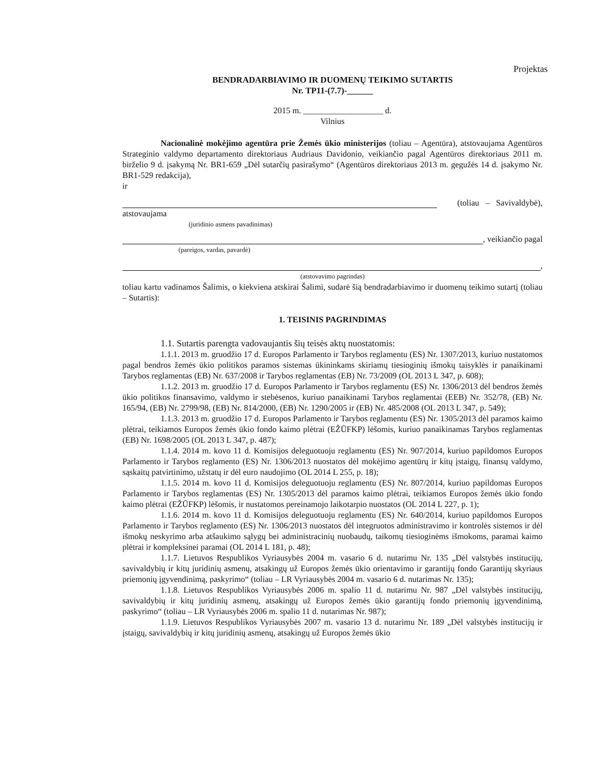Projektas
BENDRADARBIAVIMO IR DUOMENŲ TEIKIMO SUTARTIS
Nr. TP11-(7.7)-______
2015 m. ___________________ d.
Vilnius
Nacionalinė mokėjimo agentūra prie Žemės ūkio ministerijos (toliau – Agentūra), atstovaujama Agentūros Strateginio valdymo departamento direktoriaus Audriaus Davidonio, veikiančio pagal Agentūros direktoriaus 2011 m. birželio 9 d. įsakymą Nr. BR1-659 „Dėl sutarčių pasirašymo“ (Agentūros direktoriaus 2013 m. gegužės 14 d. įsakymo Nr. BR1-529 redakcija),
ir
(toliau – Savivaldybė),
atstovaujama
(juridinio asmens pavadinimas)
, veikiančio pagal
(pareigos, vardas, pavardė)
,
(atstovavimo pagrindas)
toliau kartu vadinamos Šalimis, o kiekviena atskirai Šalimi, sudarė šią bendradarbiavimo ir duomenų teikimo sutartį (toliau – Sutartis):
1. TEISINIS PAGRINDIMAS
1.1. Sutartis parengta vadovaujantis šių teisės aktų nuostatomis:
1.1.1. 2013 m. gruodžio 17 d. Europos Parlamento ir Tarybos reglamentu (ES) Nr. 1307/2013, kuriuo nustatomos pagal bendros žemės ūkio politikos paramos sistemas ūkininkams skiriamų tiesioginių išmokų taisyklės ir panaikinami Tarybos reglamentas (EB) Nr. 637/2008 ir Tarybos reglamentas (EB) Nr. 73/2009 (OL 2013 L 347, p. 608);
1.1.2. 2013 m. gruodžio 17 d. Europos Parlamento ir Tarybos reglamentu (ES) Nr. 1306/2013 dėl bendros žemės ūkio politikos finansavimo, valdymo ir stebėsenos, kuriuo panaikinami Tarybos reglamentai (EEB) Nr. 352/78, (EB) Nr. 165/94, (EB) Nr. 2799/98, (EB) Nr. 814/2000, (EB) Nr. 1290/2005 ir (EB) Nr. 485/2008 (OL 2013 L 347, p. 549);
1.1.3. 2013 m. gruodžio 17 d. Europos Parlamento ir Tarybos reglamentu (ES) Nr. 1305/2013 dėl paramos kaimo plėtrai, teikiamos Europos žemės ūkio fondo kaimo plėtrai (EŽŪFKP) lėšomis, kuriuo panaikinamas Tarybos reglamentas (EB) Nr. 1698/2005 (OL 2013 L 347, p. 487);
1.1.4. 2014 m. kovo 11 d. Komisijos deleguotuoju reglamentu (ES) Nr. 907/2014, kuriuo papildomos Europos Parlamento ir Tarybos reglamento (ES) Nr. 1306/2013 nuostatos dėl mokėjimo agentūrų ir kitų įstaigų, finansų valdymo, sąskaitų patvirtinimo, užstatų ir dėl euro naudojimo (OL 2014 L 255, p. 18);
1.1.5. 2014 m. kovo 11 d. Komisijos deleguotuoju reglamentu (ES) Nr. 807/2014, kuriuo papildomas Europos Parlamento ir Tarybos reglamentas (ES) Nr. 1305/2013 dėl paramos kaimo plėtrai, teikiamos Europos žemės ūkio fondo kaimo plėtrai (EŽŪFKP) lėšomis, ir nustatomos pereinamojo laikotarpio nuostatos (OL 2014 L 227, p. 1);
1.1.6. 2014 m. kovo 11 d. Komisijos deleguotuoju reglamentu (ES) Nr. 640/2014, kuriuo papildomos Europos Parlamento ir Tarybos reglamento (ES) Nr. 1306/2013 nuostatos dėl integruotos administravimo ir kontrolės sistemos ir dėl išmokų neskyrimo arba atšaukimo sąlygų bei administracinių nuobaudų, taikomų tiesioginėms išmokoms, paramai kaimo plėtrai ir kompleksinei paramai (OL 2014 L 181, p. 48);
1.1.7. Lietuvos Respublikos Vyriausybės 2004 m. vasario 6 d. nutarimu Nr. 135 „Dėl valstybės institucijų, savivaldybių ir kitų juridinių asmenų, atsakingų už Europos žemės ūkio orientavimo ir garantijų fondo Garantijų skyriaus priemonių įgyvendinimą, paskyrimo“ (toliau – LR Vyriausybės 2004 m. vasario 6 d. nutarimas Nr. 135);
1.1.8. Lietuvos Respublikos Vyriausybės 2006 m. spalio 11 d. nutarimu Nr. 987 „Dėl valstybės institucijų, savivaldybių ir kitų juridinių asmenų, atsakingų už Europos žemės ūkio garantijų fondo priemonių įgyvendinimą, paskyrimo“ (toliau – LR Vyriausybės 2006 m. spalio 11 d. nutarimas Nr. 987);
1.1.9. Lietuvos Respublikos Vyriausybės 2007 m. vasario 13 d. nutarimu Nr. 189 „Dėl valstybės institucijų ir įstaigų, savivaldybių ir kitų juridinių asmenų, atsakingų už Europos žemės ūkio